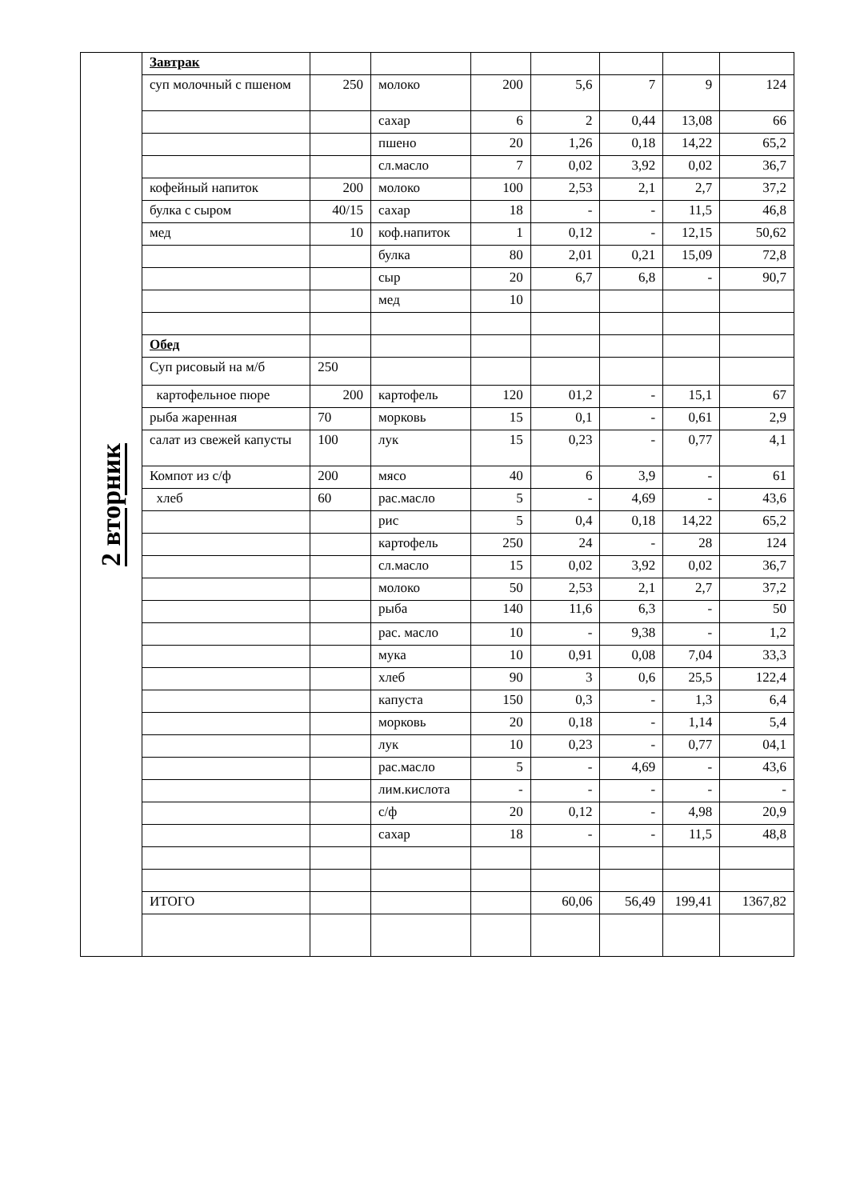| 2 вторник | Завтрак | | | | | | | |
| | суп молочный с пшеном | 250 | молоко | 200 | 5,6 | 7 | 9 | 124 |
| | | | сахар | 6 | 2 | 0,44 | 13,08 | 66 |
| | | | пшено | 20 | 1,26 | 0,18 | 14,22 | 65,2 |
| | | | сл.масло | 7 | 0,02 | 3,92 | 0,02 | 36,7 |
| | кофейный напиток | 200 | молоко | 100 | 2,53 | 2,1 | 2,7 | 37,2 |
| | булка с сыром | 40/15 | сахар | 18 | - | - | 11,5 | 46,8 |
| | мед | 10 | коф.напиток | 1 | 0,12 | - | 12,15 | 50,62 |
| | | | булка | 80 | 2,01 | 0,21 | 15,09 | 72,8 |
| | | | сыр | 20 | 6,7 | 6,8 | - | 90,7 |
| | | | мед | 10 | | | | |
| | Обед | | | | | | | |
| | Суп рисовый на м/б | 250 | | | | | | |
| | картофельное пюре | 200 | картофель | 120 | 01,2 | - | 15,1 | 67 |
| | рыба жаренная | 70 | морковь | 15 | 0,1 | - | 0,61 | 2,9 |
| | салат из свежей капусты | 100 | лук | 15 | 0,23 | - | 0,77 | 4,1 |
| | Компот из с/ф | 200 | мясо | 40 | 6 | 3,9 | - | 61 |
| | хлеб | 60 | рас.масло | 5 | - | 4,69 | - | 43,6 |
| | | | рис | 5 | 0,4 | 0,18 | 14,22 | 65,2 |
| | | | картофель | 250 | 24 | - | 28 | 124 |
| | | | сл.масло | 15 | 0,02 | 3,92 | 0,02 | 36,7 |
| | | | молоко | 50 | 2,53 | 2,1 | 2,7 | 37,2 |
| | | | рыба | 140 | 11,6 | 6,3 | - | 50 |
| | | | рас. масло | 10 | - | 9,38 | - | 1,2 |
| | | | мука | 10 | 0,91 | 0,08 | 7,04 | 33,3 |
| | | | хлеб | 90 | 3 | 0,6 | 25,5 | 122,4 |
| | | | капуста | 150 | 0,3 | - | 1,3 | 6,4 |
| | | | морковь | 20 | 0,18 | - | 1,14 | 5,4 |
| | | | лук | 10 | 0,23 | - | 0,77 | 04,1 |
| | | | рас.масло | 5 | - | 4,69 | - | 43,6 |
| | | | лим.кислота | - | - | - | - | - |
| | | | с/ф | 20 | 0,12 | - | 4,98 | 20,9 |
| | | | сахар | 18 | - | - | 11,5 | 48,8 |
| | ИТОГО | | | | 60,06 | 56,49 | 199,41 | 1367,82 |